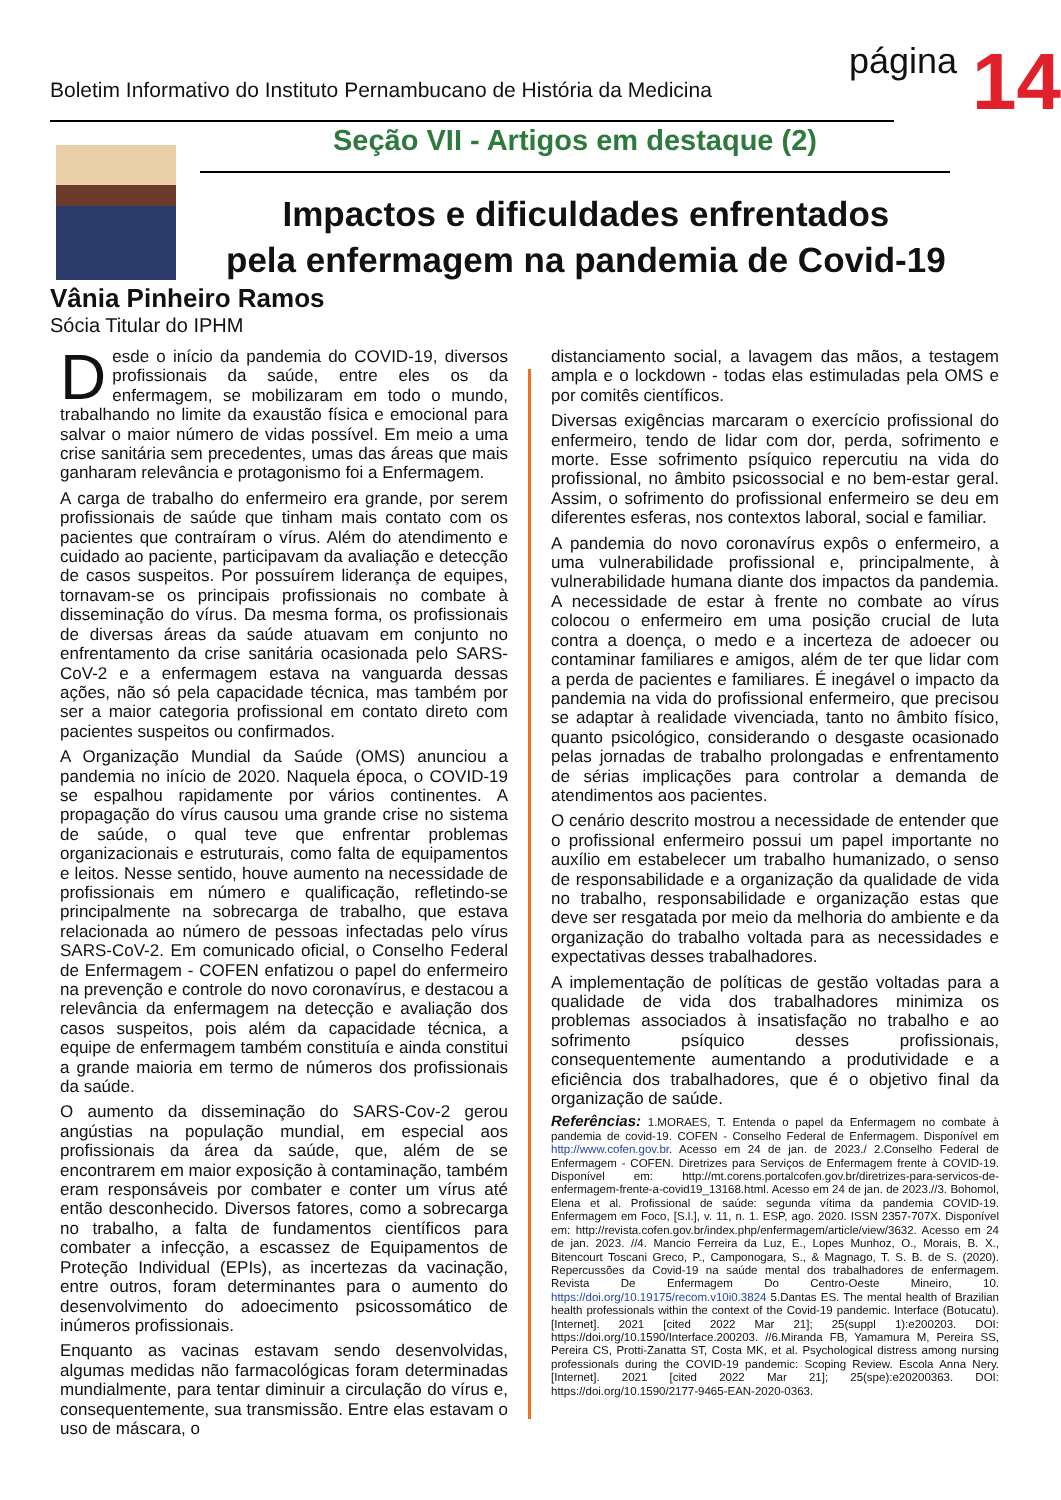Boletim Informativo do Instituto Pernambucano de História da Medicina
página
14
Seção VII - Artigos em destaque (2)
Impactos e dificuldades enfrentados
pela enfermagem na pandemia de Covid-19
Vânia Pinheiro Ramos
Sócia Titular do IPHM
Desde o início da pandemia do COVID-19, diversos profissionais da saúde, entre eles os da enfermagem, se mobilizaram em todo o mundo, trabalhando no limite da exaustão física e emocional para salvar o maior número de vidas possível. Em meio a uma crise sanitária sem precedentes, umas das áreas que mais ganharam relevância e protagonismo foi a Enfermagem.
A carga de trabalho do enfermeiro era grande, por serem profissionais de saúde que tinham mais contato com os pacientes que contraíram o vírus. Além do atendimento e cuidado ao paciente, participavam da avaliação e detecção de casos suspeitos. Por possuírem liderança de equipes, tornavam-se os principais profissionais no combate à disseminação do vírus. Da mesma forma, os profissionais de diversas áreas da saúde atuavam em conjunto no enfrentamento da crise sanitária ocasionada pelo SARS-CoV-2 e a enfermagem estava na vanguarda dessas ações, não só pela capacidade técnica, mas também por ser a maior categoria profissional em contato direto com pacientes suspeitos ou confirmados.
A Organização Mundial da Saúde (OMS) anunciou a pandemia no início de 2020. Naquela época, o COVID-19 se espalhou rapidamente por vários continentes. A propagação do vírus causou uma grande crise no sistema de saúde, o qual teve que enfrentar problemas organizacionais e estruturais, como falta de equipamentos e leitos. Nesse sentido, houve aumento na necessidade de profissionais em número e qualificação, refletindo-se principalmente na sobrecarga de trabalho, que estava relacionada ao número de pessoas infectadas pelo vírus SARS-CoV-2. Em comunicado oficial, o Conselho Federal de Enfermagem - COFEN enfatizou o papel do enfermeiro na prevenção e controle do novo coronavírus, e destacou a relevância da enfermagem na detecção e avaliação dos casos suspeitos, pois além da capacidade técnica, a equipe de enfermagem também constituía e ainda constitui a grande maioria em termo de números dos profissionais da saúde.
O aumento da disseminação do SARS-Cov-2 gerou angústias na população mundial, em especial aos profissionais da área da saúde, que, além de se encontrarem em maior exposição à contaminação, também eram responsáveis por combater e conter um vírus até então desconhecido. Diversos fatores, como a sobrecarga no trabalho, a falta de fundamentos científicos para combater a infecção, a escassez de Equipamentos de Proteção Individual (EPIs), as incertezas da vacinação, entre outros, foram determinantes para o aumento do desenvolvimento do adoecimento psicossomático de inúmeros profissionais.
Enquanto as vacinas estavam sendo desenvolvidas, algumas medidas não farmacológicas foram determinadas mundialmente, para tentar diminuir a circulação do vírus e, consequentemente, sua transmissão. Entre elas estavam o uso de máscara, o
distanciamento social, a lavagem das mãos, a testagem ampla e o lockdown - todas elas estimuladas pela OMS e por comitês científicos.
Diversas exigências marcaram o exercício profissional do enfermeiro, tendo de lidar com dor, perda, sofrimento e morte. Esse sofrimento psíquico repercutiu na vida do profissional, no âmbito psicossocial e no bem-estar geral. Assim, o sofrimento do profissional enfermeiro se deu em diferentes esferas, nos contextos laboral, social e familiar.
A pandemia do novo coronavírus expôs o enfermeiro, a uma vulnerabilidade profissional e, principalmente, à vulnerabilidade humana diante dos impactos da pandemia. A necessidade de estar à frente no combate ao vírus colocou o enfermeiro em uma posição crucial de luta contra a doença, o medo e a incerteza de adoecer ou contaminar familiares e amigos, além de ter que lidar com a perda de pacientes e familiares. É inegável o impacto da pandemia na vida do profissional enfermeiro, que precisou se adaptar à realidade vivenciada, tanto no âmbito físico, quanto psicológico, considerando o desgaste ocasionado pelas jornadas de trabalho prolongadas e enfrentamento de sérias implicações para controlar a demanda de atendimentos aos pacientes.
O cenário descrito mostrou a necessidade de entender que o profissional enfermeiro possui um papel importante no auxílio em estabelecer um trabalho humanizado, o senso de responsabilidade e a organização da qualidade de vida no trabalho, responsabilidade e organização estas que deve ser resgatada por meio da melhoria do ambiente e da organização do trabalho voltada para as necessidades e expectativas desses trabalhadores.
A implementação de políticas de gestão voltadas para a qualidade de vida dos trabalhadores minimiza os problemas associados à insatisfação no trabalho e ao sofrimento psíquico desses profissionais, consequentemente aumentando a produtividade e a eficiência dos trabalhadores, que é o objetivo final da organização de saúde.
Referências: 1.MORAES, T. Entenda o papel da Enfermagem no combate à pandemia de covid-19. COFEN - Conselho Federal de Enfermagem. Disponível em http://www.cofen.gov.br. Acesso em 24 de jan. de 2023./ 2.Conselho Federal de Enfermagem - COFEN. Diretrizes para Serviços de Enfermagem frente à COVID-19. Disponível em: http://mt.corens.portalcofen.gov.br/diretrizes-para-servicos-de-enfermagem-frente-a-covid19_13168.html. Acesso em 24 de jan. de 2023.//3. Bohomol, Elena et al. Profissional de saúde: segunda vítima da pandemia COVID-19. Enfermagem em Foco, [S.l.], v. 11, n. 1. ESP, ago. 2020. ISSN 2357-707X. Disponível em: http://revista.cofen.gov.br/index.php/enfermagem/article/view/3632. Acesso em 24 de jan. 2023. //4. Mancio Ferreira da Luz, E., Lopes Munhoz, O., Morais, B. X., Bitencourt Toscani Greco, P., Camponogara, S., & Magnago, T. S. B. de S. (2020). Repercussões da Covid-19 na saúde mental dos trabalhadores de enfermagem. Revista De Enfermagem Do Centro-Oeste Mineiro, 10. https://doi.org/10.19175/recom.v10i0.3824 5.Dantas ES. The mental health of Brazilian health professionals within the context of the Covid-19 pandemic. Interface (Botucatu). [Internet]. 2021 [cited 2022 Mar 21]; 25(suppl 1):e200203. DOI: https://doi.org/10.1590/Interface.200203. //6.Miranda FB, Yamamura M, Pereira SS, Pereira CS, Protti-Zanatta ST, Costa MK, et al. Psychological distress among nursing professionals during the COVID-19 pandemic: Scoping Review. Escola Anna Nery. [Internet]. 2021 [cited 2022 Mar 21]; 25(spe):e20200363. DOI: https://doi.org/10.1590/2177-9465-EAN-2020-0363.